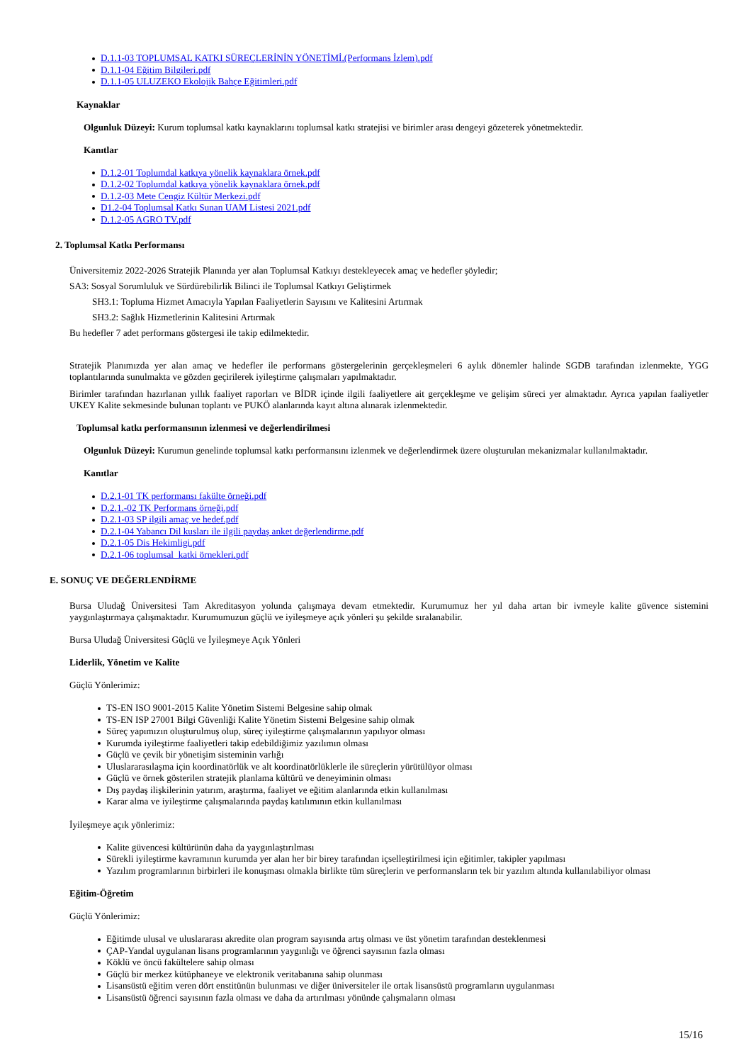D.1.1-03 TOPLUMSAL KATKI SÜREÇLERİNİN YÖNETİMİ.(Performans İzlem).pdf
D.1.1-04 Eğitim Bilgileri.pdf
D.1.1-05 ULUZEKO Ekolojik Bahçe Eğitimleri.pdf
Kaynaklar
Olgunluk Düzeyi: Kurum toplumsal katkı kaynaklarını toplumsal katkı stratejisi ve birimler arası dengeyi gözeterek yönetmektedir.
Kanıtlar
D.1.2-01 Toplumdal katkıya yönelik kaynaklara örnek.pdf
D.1.2-02 Toplumdal katkıya yönelik kaynaklara örnek.pdf
D.1.2-03 Mete Cengiz Kültür Merkezi.pdf
D1.2-04 Toplumsal Katkı Sunan UAM Listesi 2021.pdf
D.1.2-05 AGRO TV.pdf
2. Toplumsal Katkı Performansı
Üniversitemiz 2022-2026 Stratejik Planında yer alan Toplumsal Katkıyı destekleyecek amaç ve hedefler şöyledir;
SA3: Sosyal Sorumluluk ve Sürdürebilirlik Bilinci ile Toplumsal Katkıyı Geliştirmek
SH3.1: Topluma Hizmet Amacıyla Yapılan Faaliyetlerin Sayısını ve Kalitesini Artırmak
SH3.2: Sağlık Hizmetlerinin Kalitesini Artırmak
Bu hedefler 7 adet performans göstergesi ile takip edilmektedir.
Stratejik Planımızda yer alan amaç ve hedefler ile performans göstergelerinin gerçekleşmeleri 6 aylık dönemler halinde SGDB tarafından izlenmekte, YGG toplantılarında sunulmakta ve gözden geçirilerek iyileştirme çalışmaları yapılmaktadır.
Birimler tarafından hazırlanan yıllık faaliyet raporları ve BİDR içinde ilgili faaliyetlere ait gerçekleşme ve gelişim süreci yer almaktadır. Ayrıca yapılan faaliyetler UKEY Kalite sekmesinde bulunan toplantı ve PUKÖ alanlarında kayıt altına alınarak izlenmektedir.
Toplumsal katkı performansının izlenmesi ve değerlendirilmesi
Olgunluk Düzeyi: Kurumun genelinde toplumsal katkı performansını izlenmek ve değerlendirmek üzere oluşturulan mekanizmalar kullanılmaktadır.
Kanıtlar
D.2.1-01 TK performansı fakülte örneği.pdf
D.2.1.-02 TK Performans örneği.pdf
D.2.1-03 SP ilgili amaç ve hedef.pdf
D.2.1-04 Yabancı Dil kusları ile ilgili paydaş anket değerlendirme.pdf
D.2.1-05 Dis Hekimligi.pdf
D.2.1-06 toplumsal_katki örnekleri.pdf
E. SONUÇ VE DEĞERLENDİRME
Bursa Uludağ Üniversitesi Tam Akreditasyon yolunda çalışmaya devam etmektedir. Kurumumuz her yıl daha artan bir ivmeyle kalite güvence sistemini yaygınlaştırmaya çalışmaktadır. Kurumumuzun güçlü ve iyileşmeye açık yönleri şu şekilde sıralanabilir.
Bursa Uludağ Üniversitesi Güçlü ve İyileşmeye Açık Yönleri
Liderlik, Yönetim ve Kalite
Güçlü Yönlerimiz:
TS-EN ISO 9001-2015 Kalite Yönetim Sistemi Belgesine sahip olmak
TS-EN ISP 27001 Bilgi Güvenliği Kalite Yönetim Sistemi Belgesine sahip olmak
Süreç yapımızın oluşturulmuş olup, süreç iyileştirme çalışmalarının yapılıyor olması
Kurumda iyileştirme faaliyetleri takip edebildiğimiz yazılımın olması
Güçlü ve çevik bir yönetişim sisteminin varlığı
Uluslararasılaşma için koordinatörlük ve alt koordinatörlüklerle ile süreçlerin yürütülüyor olması
Güçlü ve örnek gösterilen stratejik planlama kültürü ve deneyiminin olması
Dış paydaş ilişkilerinin yatırım, araştırma, faaliyet ve eğitim alanlarında etkin kullanılması
Karar alma ve iyileştirme çalışmalarında paydaş katılımının etkin kullanılması
İyileşmeye açık yönlerimiz:
Kalite güvencesi kültürünün daha da yaygınlaştırılması
Sürekli iyileştirme kavramının kurumda yer alan her bir birey tarafından içselleştirilmesi için eğitimler, takipler yapılması
Yazılım programlarının birbirleri ile konuşması olmakla birlikte tüm süreçlerin ve performansların tek bir yazılım altında kullanılabiliyor olması
Eğitim-Öğretim
Güçlü Yönlerimiz:
Eğitimde ulusal ve uluslararası akredite olan program sayısında artış olması ve üst yönetim tarafından desteklenmesi
ÇAP-Yandal uygulanan lisans programlarının yaygınlığı ve öğrenci sayısının fazla olması
Köklü ve öncü fakültelere sahip olması
Güçlü bir merkez kütüphaneye ve elektronik veritabanına sahip olunması
Lisansüstü eğitim veren dört enstitünün bulunması ve diğer üniversiteler ile ortak lisansüstü programların uygulanması
Lisansüstü öğrenci sayısının fazla olması ve daha da artırılması yönünde çalışmaların olması
15/16